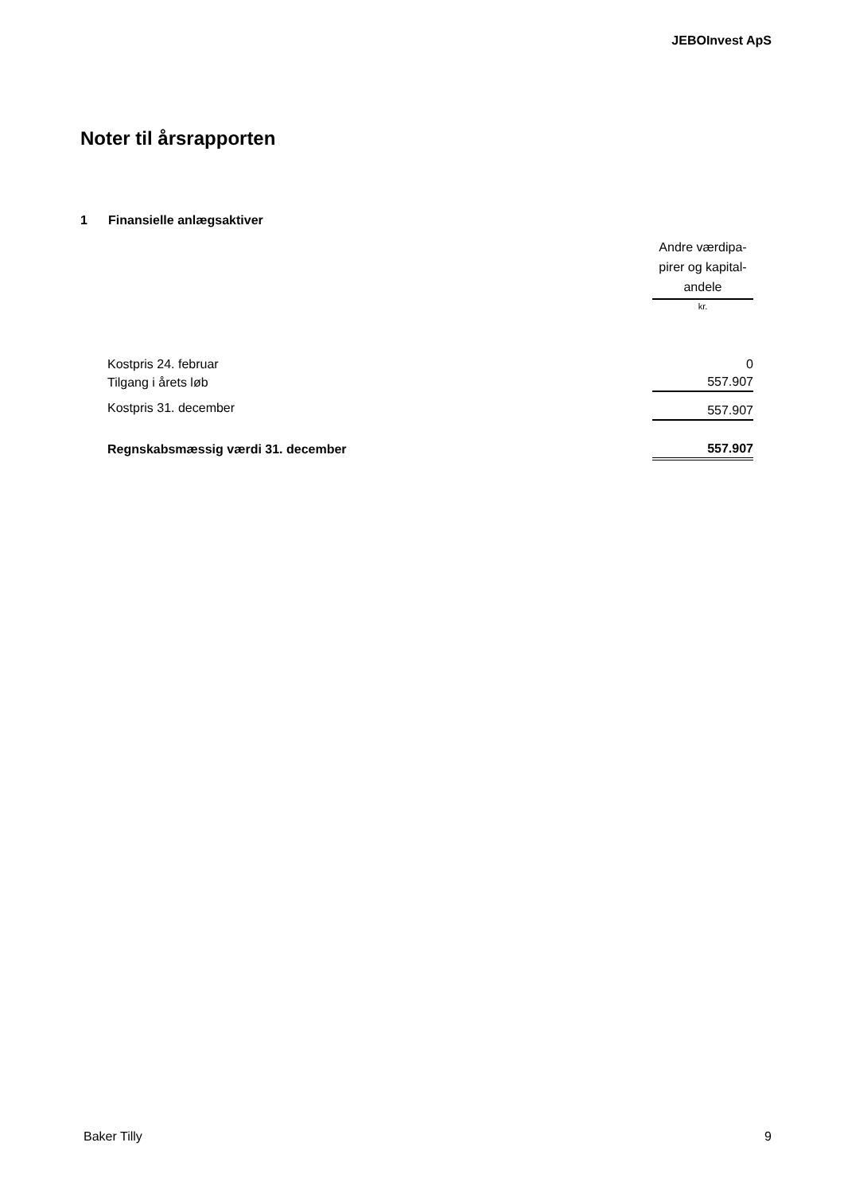JEBOInvest ApS
Noter til årsrapporten
1 Finansielle anlægsaktiver
| | Andre værdipa- pirer og kapital- andele |
| | kr. |
| Kostpris 24. februar | 0 |
| Tilgang i årets løb | 557.907 |
| Kostpris 31. december | 557.907 |
| Regnskabsmæssig værdi 31. december | 557.907 |
Baker Tilly 9